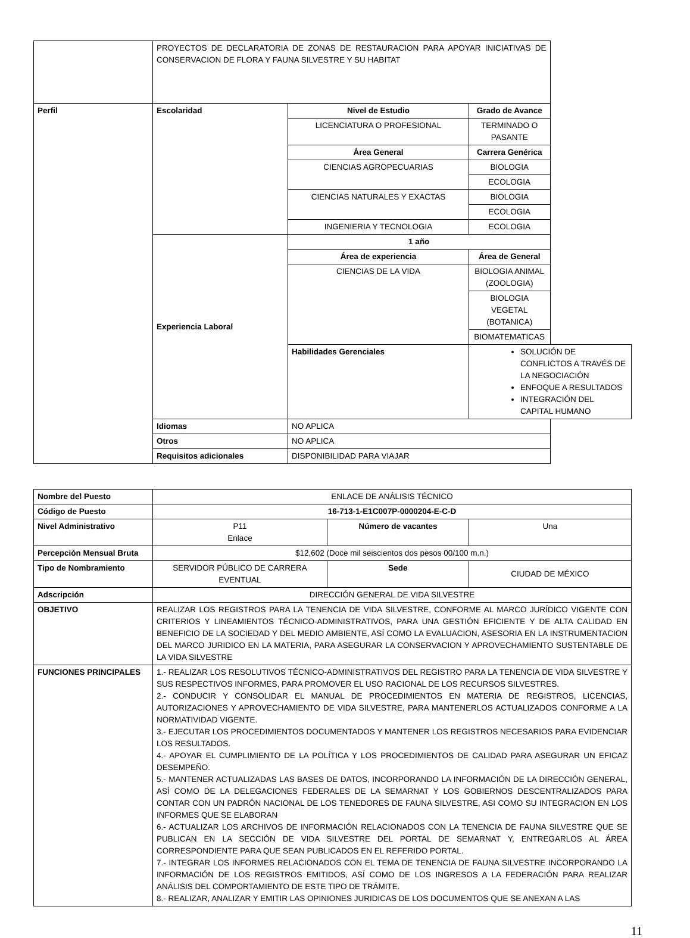| | PROYECTOS DE DECLARATORIA DE ZONAS DE RESTAURACION PARA APOYAR INICIATIVAS DE CONSERVACION DE FLORA Y FAUNA SILVESTRE Y SU HABITAT | | |
| Perfil | Escolaridad | Nivel de Estudio | Grado de Avance |
| | | LICENCIATURA O PROFESIONAL | TERMINADO O PASANTE |
| | | Área General | Carrera Genérica |
| | | CIENCIAS AGROPECUARIAS | BIOLOGIA |
| | | | ECOLOGIA |
| | | CIENCIAS NATURALES Y EXACTAS | BIOLOGIA |
| | | | ECOLOGIA |
| | | INGENIERIA Y TECNOLOGIA | ECOLOGIA |
| | Experiencia Laboral | 1 año | |
| | | Área de experiencia | Área de General |
| | | CIENCIAS DE LA VIDA | BIOLOGIA ANIMAL (ZOOLOGIA) |
| | | | BIOLOGIA VEGETAL (BOTANICA) |
| | | | BIOMATEMATICAS |
| | | Habilidades Gerenciales | SOLUCIÓN DE CONFLICTOS A TRAVÉS DE LA NEGOCIACIÓN ENFOQUE A RESULTADOS INTEGRACIÓN DEL CAPITAL HUMANO |
| | Idiomas | NO APLICA | |
| | Otros | NO APLICA | |
| | Requisitos adicionales | DISPONIBILIDAD PARA VIAJAR | |
| Nombre del Puesto | ENLACE DE ANÁLISIS TÉCNICO | | |
| Código de Puesto | 16-713-1-E1C007P-0000204-E-C-D | | |
| Nivel Administrativo | P11 Enlace | Número de vacantes | Una |
| Percepción Mensual Bruta | $12,602 (Doce mil seiscientos dos pesos 00/100 m.n.) | | |
| Tipo de Nombramiento | SERVIDOR PÚBLICO DE CARRERA EVENTUAL | Sede | CIUDAD DE MÉXICO |
| Adscripción | DIRECCIÓN GENERAL DE VIDA SILVESTRE | | |
| OBJETIVO | REALIZAR LOS REGISTROS PARA LA TENENCIA DE VIDA SILVESTRE, CONFORME AL MARCO JURÍDICO VIGENTE CON CRITERIOS Y LINEAMIENTOS TÉCNICO-ADMINISTRATIVOS, PARA UNA GESTIÓN EFICIENTE Y DE ALTA CALIDAD EN BENEFICIO DE LA SOCIEDAD Y DEL MEDIO AMBIENTE, ASÍ COMO LA EVALUACION, ASESORIA EN LA INSTRUMENTACION DEL MARCO JURIDICO EN LA MATERIA, PARA ASEGURAR LA CONSERVACION Y APROVECHAMIENTO SUSTENTABLE DE LA VIDA SILVESTRE | | |
| FUNCIONES PRINCIPALES | 1.- REALIZAR LOS RESOLUTIVOS TÉCNICO-ADMINISTRATIVOS DEL REGISTRO PARA LA TENENCIA DE VIDA SILVESTRE Y SUS RESPECTIVOS INFORMES, PARA PROMOVER EL USO RACIONAL DE LOS RECURSOS SILVESTRES. 2.- CONDUCIR Y CONSOLIDAR EL MANUAL DE PROCEDIMIENTOS EN MATERIA DE REGISTROS, LICENCIAS, AUTORIZACIONES Y APROVECHAMIENTO DE VIDA SILVESTRE, PARA MANTENERLOS ACTUALIZADOS CONFORME A LA NORMATIVIDAD VIGENTE. 3.- EJECUTAR LOS PROCEDIMIENTOS DOCUMENTADOS Y MANTENER LOS REGISTROS NECESARIOS PARA EVIDENCIAR LOS RESULTADOS. 4.- APOYAR EL CUMPLIMIENTO DE LA POLÍTICA Y LOS PROCEDIMIENTOS DE CALIDAD PARA ASEGURAR UN EFICAZ DESEMPEÑO. 5.- MANTENER ACTUALIZADAS LAS BASES DE DATOS, INCORPORANDO LA INFORMACIÓN DE LA DIRECCIÓN GENERAL, ASÍ COMO DE LA DELEGACIONES FEDERALES DE LA SEMARNAT Y LOS GOBIERNOS DESCENTRALIZADOS PARA CONTAR CON UN PADRÓN NACIONAL DE LOS TENEDORES DE FAUNA SILVESTRE, ASI COMO SU INTEGRACION EN LOS INFORMES QUE SE ELABORAN 6.- ACTUALIZAR LOS ARCHIVOS DE INFORMACIÓN RELACIONADOS CON LA TENENCIA DE FAUNA SILVESTRE QUE SE PUBLICAN EN LA SECCIÓN DE VIDA SILVESTRE DEL PORTAL DE SEMARNAT Y, ENTREGARLOS AL ÁREA CORRESPONDIENTE PARA QUE SEAN PUBLICADOS EN EL REFERIDO PORTAL. 7.- INTEGRAR LOS INFORMES RELACIONADOS CON EL TEMA DE TENENCIA DE FAUNA SILVESTRE INCORPORANDO LA INFORMACIÓN DE LOS REGISTROS EMITIDOS, ASÍ COMO DE LOS INGRESOS A LA FEDERACIÓN PARA REALIZAR ANÁLISIS DEL COMPORTAMIENTO DE ESTE TIPO DE TRÁMITE. 8.- REALIZAR, ANALIZAR Y EMITIR LAS OPINIONES JURIDICAS DE LOS DOCUMENTOS QUE SE ANEXAN A LAS | | |
11